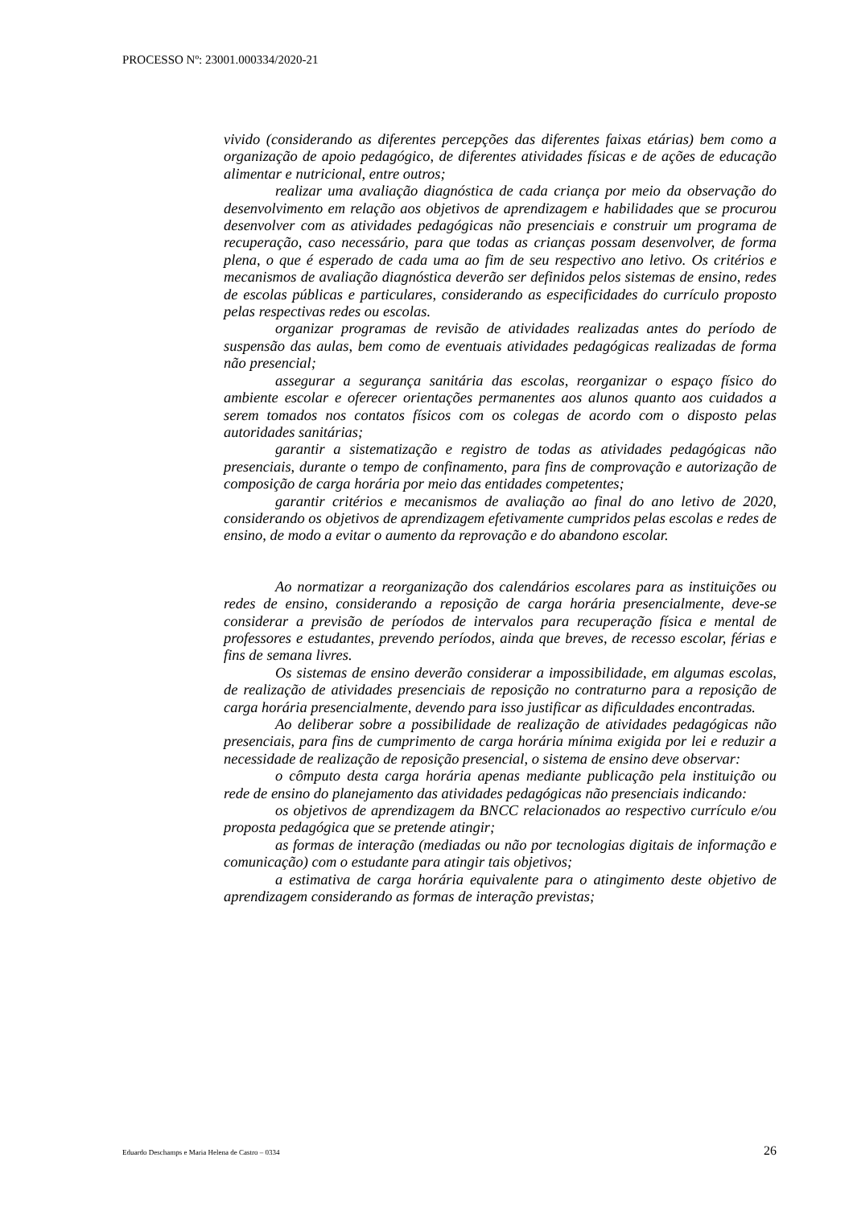PROCESSO Nº: 23001.000334/2020-21
vivido (considerando as diferentes percepções das diferentes faixas etárias) bem como a organização de apoio pedagógico, de diferentes atividades físicas e de ações de educação alimentar e nutricional, entre outros;
realizar uma avaliação diagnóstica de cada criança por meio da observação do desenvolvimento em relação aos objetivos de aprendizagem e habilidades que se procurou desenvolver com as atividades pedagógicas não presenciais e construir um programa de recuperação, caso necessário, para que todas as crianças possam desenvolver, de forma plena, o que é esperado de cada uma ao fim de seu respectivo ano letivo. Os critérios e mecanismos de avaliação diagnóstica deverão ser definidos pelos sistemas de ensino, redes de escolas públicas e particulares, considerando as especificidades do currículo proposto pelas respectivas redes ou escolas.
organizar programas de revisão de atividades realizadas antes do período de suspensão das aulas, bem como de eventuais atividades pedagógicas realizadas de forma não presencial;
assegurar a segurança sanitária das escolas, reorganizar o espaço físico do ambiente escolar e oferecer orientações permanentes aos alunos quanto aos cuidados a serem tomados nos contatos físicos com os colegas de acordo com o disposto pelas autoridades sanitárias;
garantir a sistematização e registro de todas as atividades pedagógicas não presenciais, durante o tempo de confinamento, para fins de comprovação e autorização de composição de carga horária por meio das entidades competentes;
garantir critérios e mecanismos de avaliação ao final do ano letivo de 2020, considerando os objetivos de aprendizagem efetivamente cumpridos pelas escolas e redes de ensino, de modo a evitar o aumento da reprovação e do abandono escolar.
Ao normatizar a reorganização dos calendários escolares para as instituições ou redes de ensino, considerando a reposição de carga horária presencialmente, deve-se considerar a previsão de períodos de intervalos para recuperação física e mental de professores e estudantes, prevendo períodos, ainda que breves, de recesso escolar, férias e fins de semana livres.
Os sistemas de ensino deverão considerar a impossibilidade, em algumas escolas, de realização de atividades presenciais de reposição no contraturno para a reposição de carga horária presencialmente, devendo para isso justificar as dificuldades encontradas.
Ao deliberar sobre a possibilidade de realização de atividades pedagógicas não presenciais, para fins de cumprimento de carga horária mínima exigida por lei e reduzir a necessidade de realização de reposição presencial, o sistema de ensino deve observar:
o cômputo desta carga horária apenas mediante publicação pela instituição ou rede de ensino do planejamento das atividades pedagógicas não presenciais indicando:
os objetivos de aprendizagem da BNCC relacionados ao respectivo currículo e/ou proposta pedagógica que se pretende atingir;
as formas de interação (mediadas ou não por tecnologias digitais de informação e comunicação) com o estudante para atingir tais objetivos;
a estimativa de carga horária equivalente para o atingimento deste objetivo de aprendizagem considerando as formas de interação previstas;
Eduardo Deschamps e Maria Helena de Castro – 0334 26